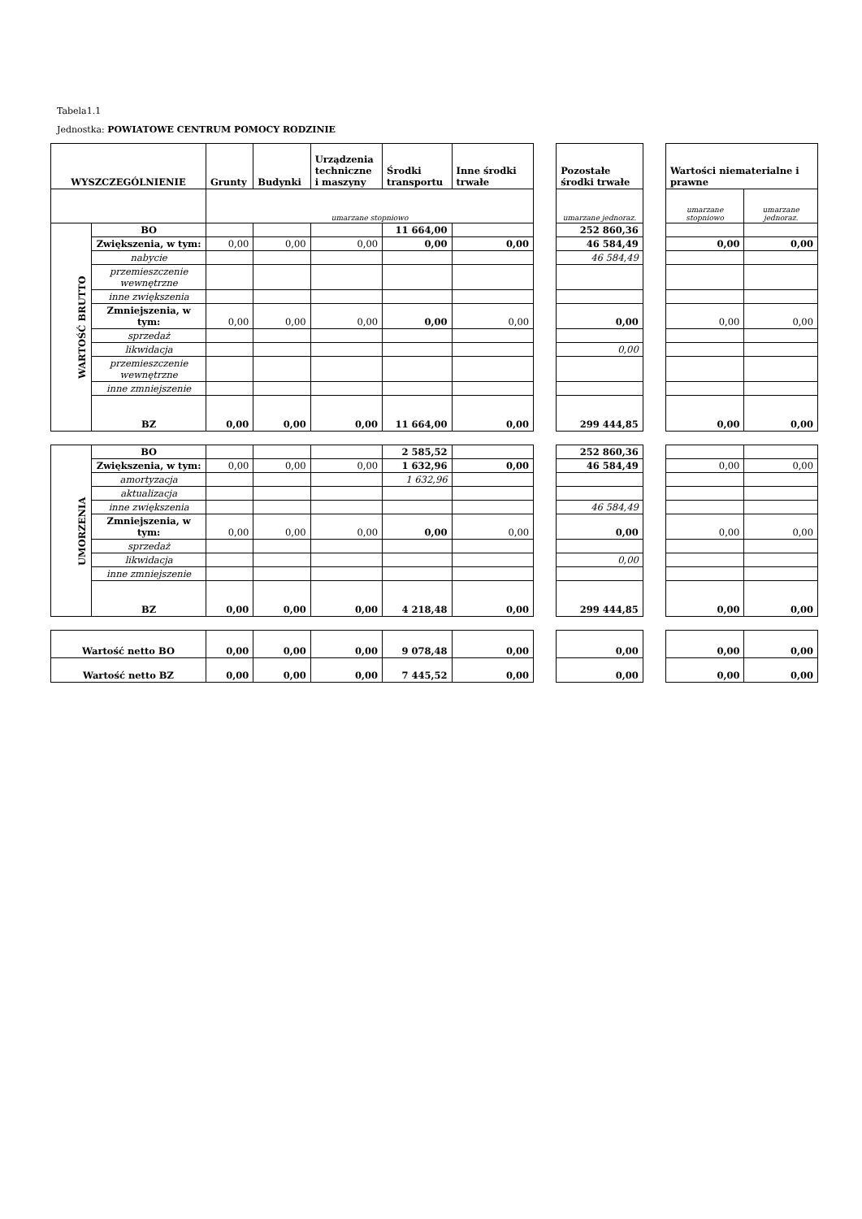Tabela1.1
Jednostka: POWIATOWE CENTRUM POMOCY RODZINIE
| WYSZCZEGÓLNIENIE | | Grunty | Budynki | Urządzenia techniczne i maszyny | Środki transportu | Inne środki trwałe | | Pozostałe środki trwałe | | Wartości niematerialne i prawne | |
| --- | --- | --- | --- | --- | --- | --- | --- | --- | --- | --- | --- |
| | | umarzane stopniowo | | | | | | umarzane jednoraz. | | umarzane stopniowo | umarzane jednoraz. |
| WARTOŚĆ BRUTTO | BO | | | | 11 664,00 | | | 252 860,36 | | | |
| | Zwiększenia, w tym: | 0,00 | 0,00 | 0,00 | 0,00 | 0,00 | | 46 584,49 | | 0,00 | 0,00 |
| | nabycie | | | | | | | 46 584,49 | | | |
| | przemieszczenie wewnętrzne | | | | | | | | | | |
| | inne zwiększenia | | | | | | | | | | |
| | Zmniejszenia, w tym: | 0,00 | 0,00 | 0,00 | 0,00 | 0,00 | | 0,00 | | 0,00 | 0,00 |
| | sprzedaż | | | | | | | | | | |
| | likwidacja | | | | | | | 0,00 | | | |
| | przemieszczenie wewnętrzne | | | | | | | | | | |
| | inne zmniejszenie | | | | | | | | | | |
| | BZ | 0,00 | 0,00 | 0,00 | 11 664,00 | 0,00 | | 299 444,85 | | 0,00 | 0,00 |
| UMORZENIA | BO | | | | 2 585,52 | | | 252 860,36 | | | |
| | Zwiększenia, w tym: | 0,00 | 0,00 | 0,00 | 1 632,96 | 0,00 | | 46 584,49 | | 0,00 | 0,00 |
| | amortyzacja | | | | 1 632,96 | | | | | | |
| | aktualizacja | | | | | | | | | | |
| | inne zwiększenia | | | | | | | 46 584,49 | | | |
| | Zmniejszenia, w tym: | 0,00 | 0,00 | 0,00 | 0,00 | 0,00 | | 0,00 | | 0,00 | 0,00 |
| | sprzedaż | | | | | | | | | | |
| | likwidacja | | | | | | | 0,00 | | | |
| | inne zmniejszenie | | | | | | | | | | |
| | BZ | 0,00 | 0,00 | 0,00 | 4 218,48 | 0,00 | | 299 444,85 | | 0,00 | 0,00 |
| Wartość netto BO | 0,00 | 0,00 | 0,00 | 9 078,48 | 0,00 | | 0,00 | | 0,00 | 0,00 |
| Wartość netto BZ | 0,00 | 0,00 | 0,00 | 7 445,52 | 0,00 | | 0,00 | | 0,00 | 0,00 |